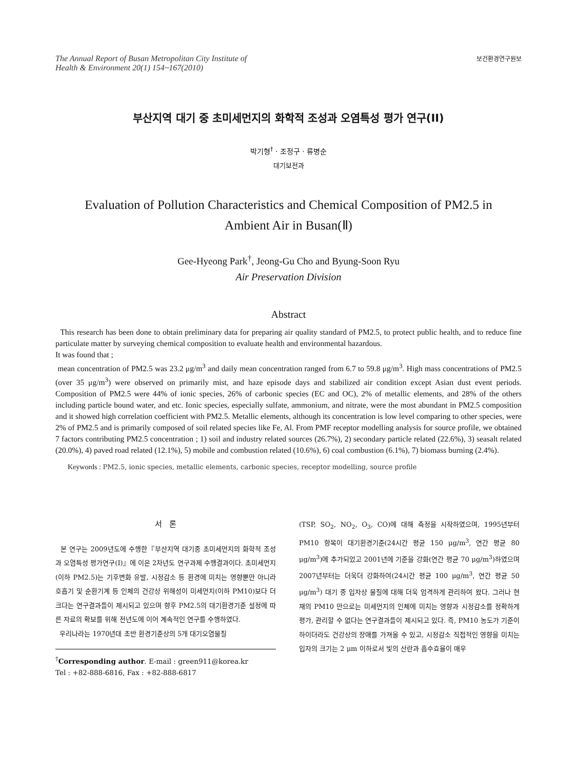The Annual Report of Busan Metropolitan City Institute of
Health & Environment 20(1) 154~167(2010)
보건환경연구원보
부산지역 대기 중 초미세먼지의 화학적 조성과 오염특성 평가 연구(II)
박기형<sup>†</sup> · 조정구 · 류병순
대기보전과
Evaluation of Pollution Characteristics and Chemical Composition of PM2.5 in
Ambient Air in Busan(Ⅱ)
Gee-Hyeong Park<sup>†</sup>, Jeong-Gu Cho and Byung-Soon Ryu
Air Preservation Division
Abstract
This research has been done to obtain preliminary data for preparing air quality standard of PM2.5, to protect public health, and to reduce fine particulate matter by surveying chemical composition to evaluate health and environmental hazardous.
It was found that ;
mean concentration of PM2.5 was 23.2 μg/m<sup>3</sup> and daily mean concentration ranged from 6.7 to 59.8 μg/m<sup>3</sup>. High mass concentrations of PM2.5 (over 35 μg/m<sup>3</sup>) were observed on primarily mist, and haze episode days and stabilized air condition except Asian dust event periods. Composition of PM2.5 were 44% of ionic species, 26% of carbonic species (EC and OC), 2% of metallic elements, and 28% of the others including particle bound water, and etc. Ionic species, especially sulfate, ammonium, and nitrate, were the most abundant in PM2.5 composition and it showed high correlation coefficient with PM2.5. Metallic elements, although its concentration is low level comparing to other species, were 2% of PM2.5 and is primarily composed of soil related species like Fe, Al. From PMF receptor modelling analysis for source profile, we obtained 7 factors contributing PM2.5 concentration ; 1) soil and industry related sources (26.7%), 2) secondary particle related (22.6%), 3) seasalt related (20.0%), 4) paved road related (12.1%), 5) mobile and combustion related (10.6%), 6) coal combustion (6.1%), 7) biomass burning (2.4%).
Keywords : PM2.5, ionic species, metallic elements, carbonic species, receptor modelling, source profile
서 론
본 연구는 2009년도에 수행한『부산지역 대기중 초미세먼지의 화학적 조성과 오염특성 평가연구(Ⅰ)』에 이은 2차년도 연구과제 수행결과이다. 초미세먼지(이하 PM2.5)는 기후변화 유발, 시정감소 등 환경에 미치는 영향뿐만 아니라 호흡기 및 순환기계 등 인체의 건강상 위해성이 미세먼지(이하 PM10)보다 더 크다는 연구결과들이 제시되고 있으며 향후 PM2.5의 대기환경기준 설정에 따른 자료의 확보를 위해 전년도에 이어 계속적인 연구를 수행하였다.
우리나라는 1970년대 초반 환경기준상의 5개 대기오염물질
<sup>†</sup> Corresponding author. E-mail : green911@korea.kr
Tel : +82-888-6816, Fax : +82-888-6817
(TSP, SO<sub>2</sub>, NO<sub>2</sub>, O<sub>3</sub>, CO)에 대해 측정을 시작하였으며, 1995년부터 PM10 항목이 대기환경기준(24시간 평균 150 μg/m<sup>3</sup>, 연간 평균 80 μg/m<sup>3</sup>)에 추가되었고 2001년에 기준을 강화(연간 평균 70 μg/m<sup>3</sup>)하였으며 2007년부터는 더욱더 강화하여(24시간 평균 100 μg/m<sup>3</sup>, 연간 평균 50 μg/m<sup>3</sup>) 대기 중 입자상 물질에 대해 더욱 엄격하게 관리하여 왔다. 그러나 현재의 PM10 만으로는 미세먼지의 인체에 미치는 영향과 시정감소를 정확하게 평가, 관리할 수 없다는 연구결과들이 제시되고 있다. 즉, PM10 농도가 기준이하이더라도 건강상의 장애를 가져올 수 있고, 시정감소 직접적인 영향을 미치는 입자의 크기는 2 μm 이하로서 빛의 산란과 흡수효율이 매우